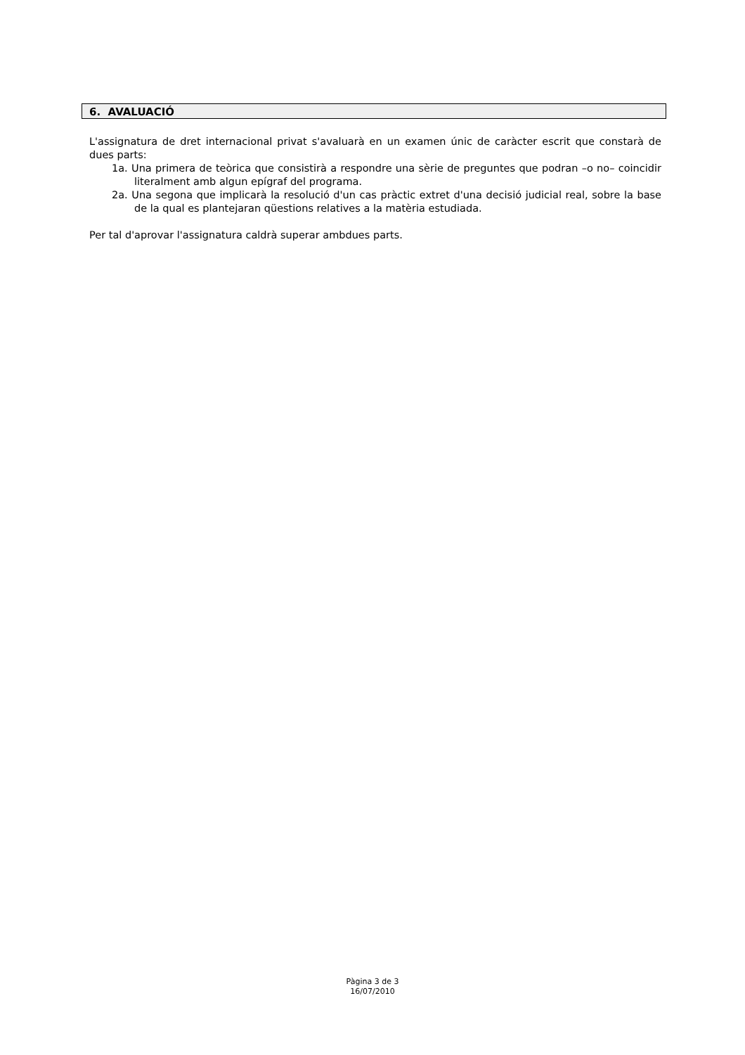6. AVALUACIÓ
L'assignatura de dret internacional privat s'avaluarà en un examen únic de caràcter escrit que constarà de dues parts:
1a. Una primera de teòrica que consistirà a respondre una sèrie de preguntes que podran –o no– coincidir literalment amb algun epígraf del programa.
2a. Una segona que implicarà la resolució d'un cas pràctic extret d'una decisió judicial real, sobre la base de la qual es plantejaran qüestions relatives a la matèria estudiada.
Per tal d'aprovar l'assignatura caldrà superar ambdues parts.
Pàgina 3 de 3
16/07/2010